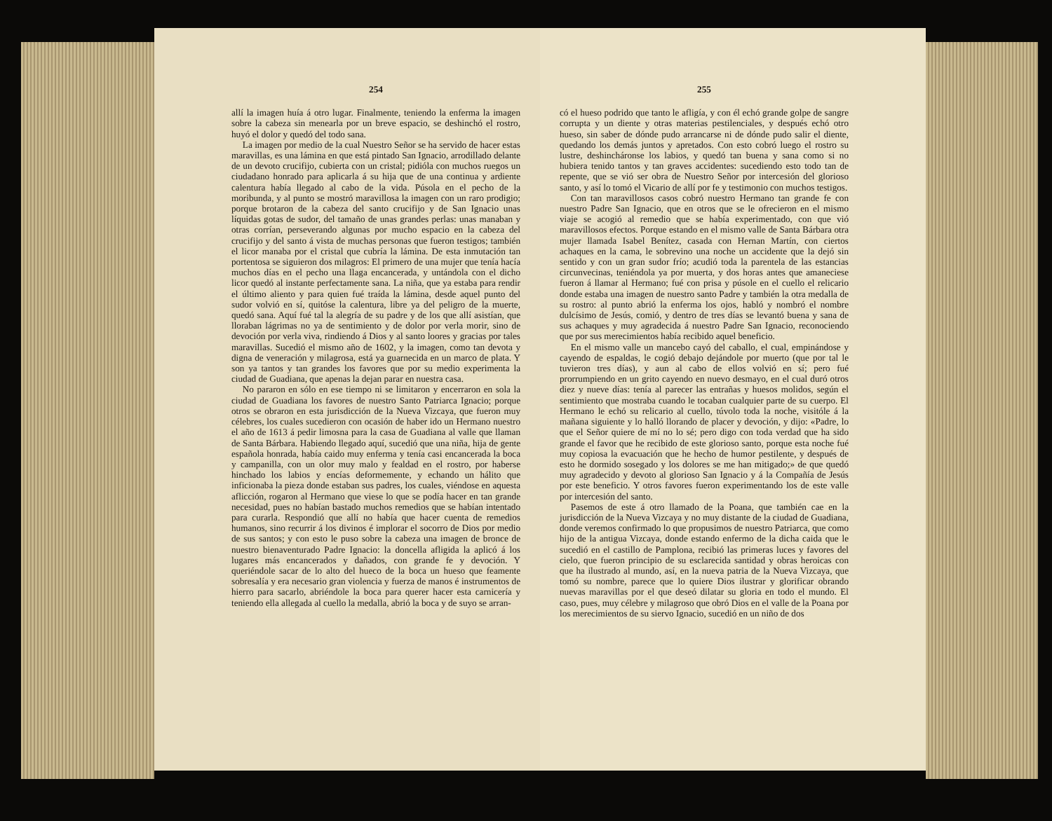254
allí la imagen huía á otro lugar. Finalmente, teniendo la enferma la imagen sobre la cabeza sin menearla por un breve espacio, se deshinchó el rostro, huyó el dolor y quedó del todo sana.
La imagen por medio de la cual Nuestro Señor se ha servido de hacer estas maravillas, es una lámina en que está pintado San Ignacio, arrodillado delante de un devoto crucifijo, cubierta con un cristal; pidióla con muchos ruegos un ciudadano honrado para aplicarla á su hija que de una continua y ardiente calentura había llegado al cabo de la vida. Púsola en el pecho de la moribunda, y al punto se mostró maravillosa la imagen con un raro prodigio; porque brotaron de la cabeza del santo crucifijo y de San Ignacio unas líquidas gotas de sudor, del tamaño de unas grandes perlas: unas manaban y otras corrían, perseverando algunas por mucho espacio en la cabeza del crucifijo y del santo á vista de muchas personas que fueron testigos; también el licor manaba por el cristal que cubría la lámina. De esta inmutación tan portentosa se siguieron dos milagros: El primero de una mujer que tenía hacía muchos días en el pecho una llaga encancerada, y untándola con el dicho licor quedó al instante perfectamente sana. La niña, que ya estaba para rendir el último aliento y para quien fué traída la lámina, desde aquel punto del sudor volvió en sí, quitóse la calentura, libre ya del peligro de la muerte, quedó sana. Aquí fué tal la alegría de su padre y de los que allí asistían, que lloraban lágrimas no ya de sentimiento y de dolor por verla morir, sino de devoción por verla viva, rindiendo á Dios y al santo loores y gracias por tales maravillas. Sucedió el mismo año de 1602, y la imagen, como tan devota y digna de veneración y milagrosa, está ya guarnecida en un marco de plata. Y son ya tantos y tan grandes los favores que por su medio experimenta la ciudad de Guadiana, que apenas la dejan parar en nuestra casa.
No pararon en sólo en ese tiempo ni se limitaron y encerraron en sola la ciudad de Guadiana los favores de nuestro Santo Patriarca Ignacio; porque otros se obraron en esta jurisdicción de la Nueva Vizcaya, que fueron muy célebres, los cuales sucedieron con ocasión de haber ido un Hermano nuestro el año de 1613 á pedir limosna para la casa de Guadiana al valle que llaman de Santa Bárbara. Habiendo llegado aquí, sucedió que una niña, hija de gente española honrada, había caido muy enferma y tenía casi encancerada la boca y campanilla, con un olor muy malo y fealdad en el rostro, por haberse hinchado los labios y encías deformemente, y echando un hálito que inficionaba la pieza donde estaban sus padres, los cuales, viéndose en aquesta aflicción, rogaron al Hermano que viese lo que se podía hacer en tan grande necesidad, pues no habían bastado muchos remedios que se habían intentado para curarla. Respondió que allí no había que hacer cuenta de remedios humanos, sino recurrir á los divinos é implorar el socorro de Dios por medio de sus santos; y con esto le puso sobre la cabeza una imagen de bronce de nuestro bienaventurado Padre Ignacio: la doncella afligida la aplicó á los lugares más encancerados y dañados, con grande fe y devoción. Y queriéndole sacar de lo alto del hueco de la boca un hueso que feamente sobresalía y era necesario gran violencia y fuerza de manos é instrumentos de hierro para sacarlo, abriéndole la boca para querer hacer esta carnicería y teniendo ella allegada al cuello la medalla, abrió la boca y de suyo se arran-
255
có el hueso podrido que tanto le afligía, y con él echó grande golpe de sangre corrupta y un diente y otras materias pestilenciales, y después echó otro hueso, sin saber de dónde pudo arrancarse ni de dónde pudo salir el diente, quedando los demás juntos y apretados. Con esto cobró luego el rostro su lustre, deshincháronse los labios, y quedó tan buena y sana como si no hubiera tenido tantos y tan graves accidentes: sucediendo esto todo tan de repente, que se vió ser obra de Nuestro Señor por intercesión del glorioso santo, y así lo tomó el Vicario de allí por fe y testimonio con muchos testigos.
Con tan maravillosos casos cobró nuestro Hermano tan grande fe con nuestro Padre San Ignacio, que en otros que se le ofrecieron en el mismo viaje se acogió al remedio que se había experimentado, con que vió maravillosos efectos. Porque estando en el mismo valle de Santa Bárbara otra mujer llamada Isabel Benítez, casada con Hernan Martín, con ciertos achaques en la cama, le sobrevino una noche un accidente que la dejó sin sentido y con un gran sudor frío; acudió toda la parentela de las estancias circunvecinas, teniéndola ya por muerta, y dos horas antes que amaneciese fueron á llamar al Hermano; fué con prisa y púsole en el cuello el relicario donde estaba una imagen de nuestro santo Padre y también la otra medalla de su rostro: al punto abrió la enferma los ojos, habló y nombró el nombre dulcísimo de Jesús, comió, y dentro de tres días se levantó buena y sana de sus achaques y muy agradecida á nuestro Padre San Ignacio, reconociendo que por sus merecimientos había recibido aquel beneficio.
En el mismo valle un mancebo cayó del caballo, el cual, empinándose y cayendo de espaldas, le cogió debajo dejándole por muerto (que por tal le tuvieron tres días), y aun al cabo de ellos volvió en sí; pero fué prorrumpiendo en un grito cayendo en nuevo desmayo, en el cual duró otros diez y nueve días: tenía al parecer las entrañas y huesos molidos, según el sentimiento que mostraba cuando le tocaban cualquier parte de su cuerpo. El Hermano le echó su relicario al cuello, túvolo toda la noche, visitóle á la mañana siguiente y lo halló llorando de placer y devoción, y dijo: «Padre, lo que el Señor quiere de mí no lo sé; pero digo con toda verdad que ha sido grande el favor que he recibido de este glorioso santo, porque esta noche fué muy copiosa la evacuación que he hecho de humor pestilente, y después de esto he dormido sosegado y los dolores se me han mitigado;» de que quedó muy agradecido y devoto al glorioso San Ignacio y á la Compañía de Jesús por este beneficio. Y otros favores fueron experimentando los de este valle por intercesión del santo.
Pasemos de este á otro llamado de la Poana, que también cae en la jurisdicción de la Nueva Vizcaya y no muy distante de la ciudad de Guadiana, donde veremos confirmado lo que propusimos de nuestro Patriarca, que como hijo de la antigua Vizcaya, donde estando enfermo de la dicha caida que le sucedió en el castillo de Pamplona, recibió las primeras luces y favores del cielo, que fueron principio de su esclarecida santidad y obras heroicas con que ha ilustrado al mundo, así, en la nueva patria de la Nueva Vizcaya, que tomó su nombre, parece que lo quiere Dios ilustrar y glorificar obrando nuevas maravillas por el que deseó dilatar su gloria en todo el mundo. El caso, pues, muy célebre y milagroso que obró Dios en el valle de la Poana por los merecimientos de su siervo Ignacio, sucedió en un niño de dos